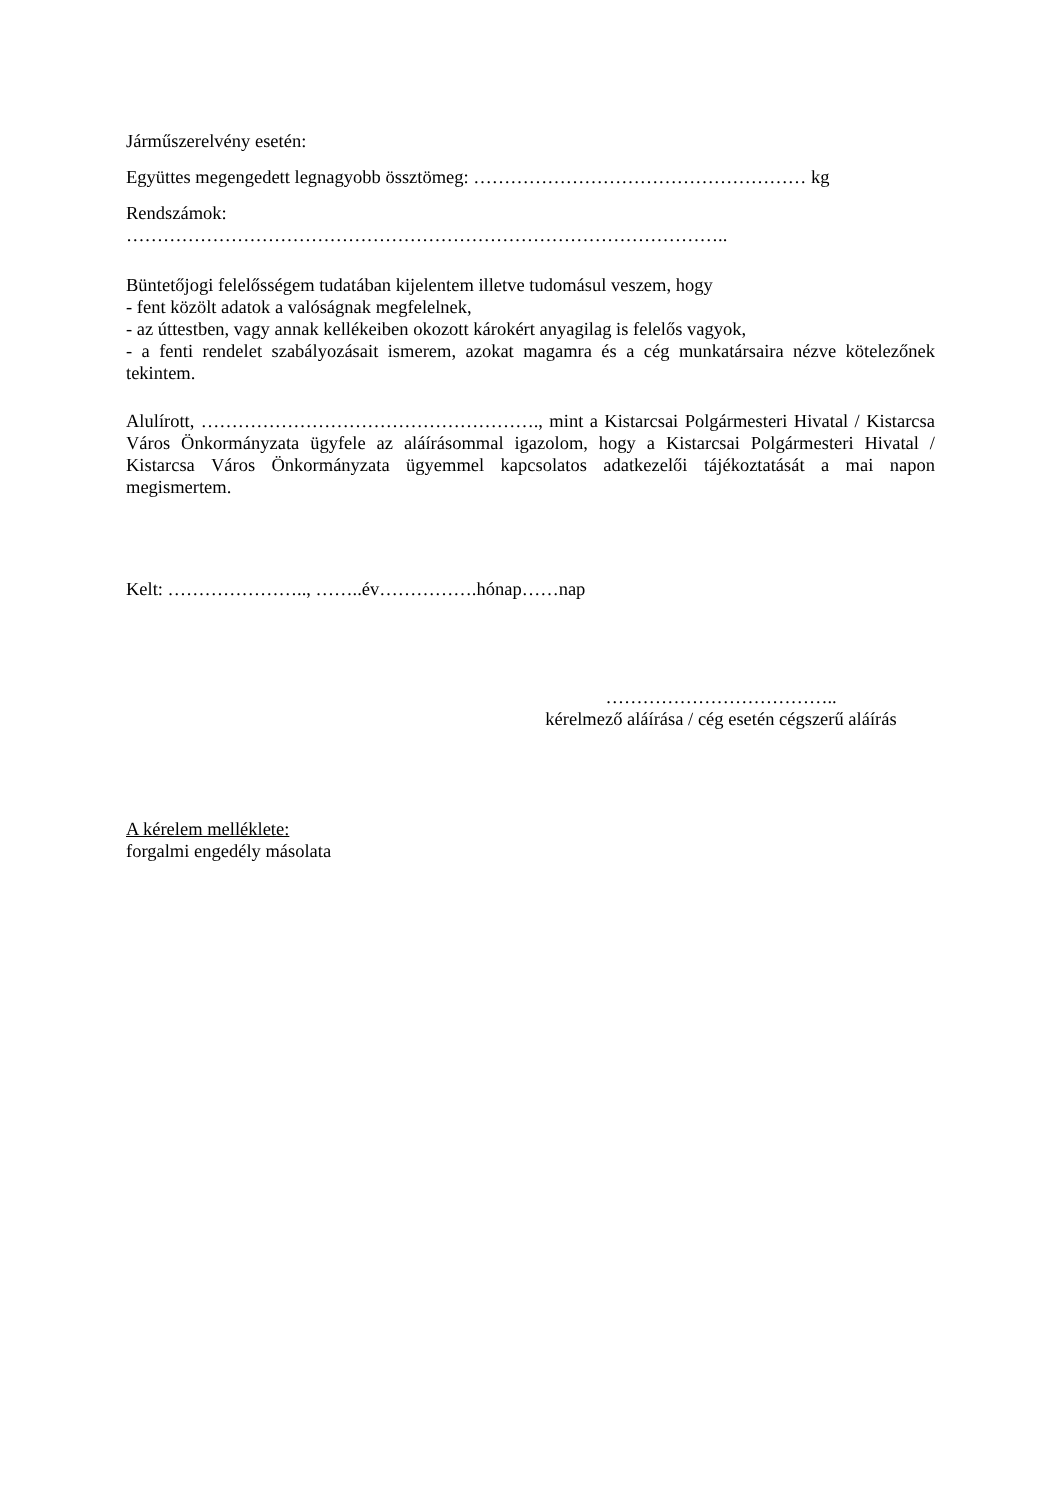Járműszerelvény esetén:
Együttes megengedett legnagyobb össztömeg: ……………………………………………… kg
Rendszámok:
……………………………………………………………………………………..
Büntetőjogi felelősségem tudatában kijelentem illetve tudomásul veszem, hogy
- fent közölt adatok a valóságnak megfelelnek,
- az úttestben, vagy annak kellékeiben okozott károkért anyagilag is felelős vagyok,
- a fenti rendelet szabályozásait ismerem, azokat magamra és a cég munkatársaira nézve kötelezőnek tekintem.
Alulírott, ………………………………………………., mint a Kistarcsai Polgármesteri Hivatal / Kistarcsa Város Önkormányzata ügyfele az aláírásommal igazolom, hogy a Kistarcsai Polgármesteri Hivatal / Kistarcsa Város Önkormányzata ügyemmel kapcsolatos adatkezelői tájékoztatását a mai napon megismertem.
Kelt: ………………….., ……..év…………….hónap……nap
………………………………..
kérelmező aláírása / cég esetén cégszerű aláírás
A kérelem melléklete:
forgalmi engedély másolata